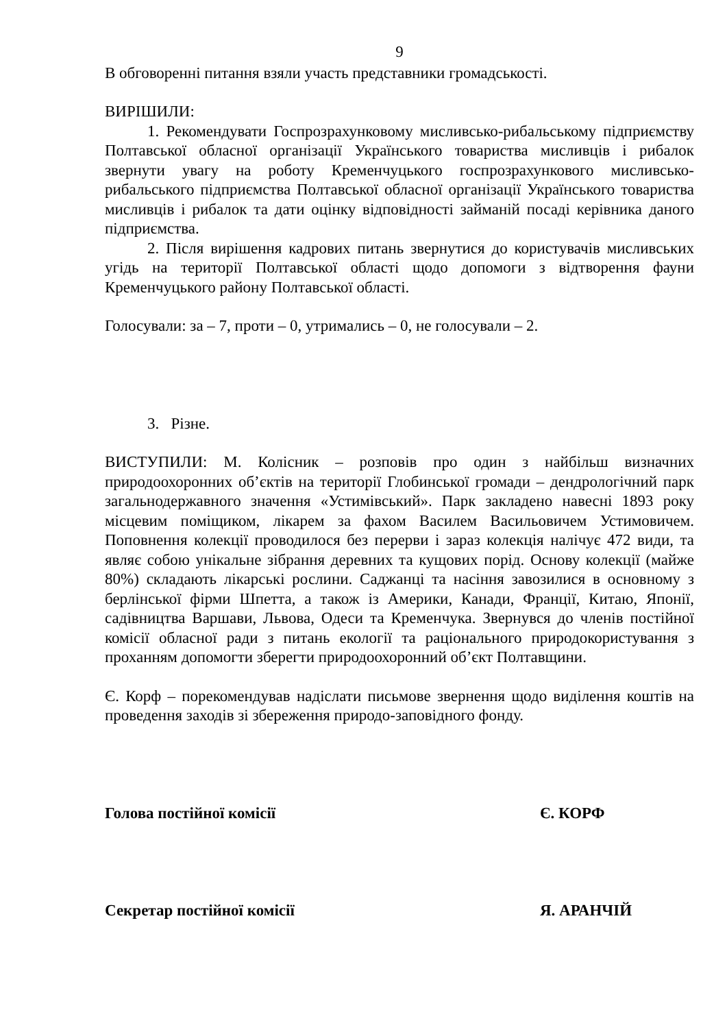9
В обговоренні питання взяли участь представники громадськості.
ВИРІШИЛИ:
1. Рекомендувати Госпрозрахунковому мисливсько-рибальському підприємству Полтавської обласної організації Українського товариства мисливців і рибалок звернути увагу на роботу Кременчуцького госпрозрахункового мисливсько-рибальського підприємства Полтавської обласної організації Українського товариства мисливців і рибалок та дати оцінку відповідності займаній посаді керівника даного підприємства.
2. Після вирішення кадрових питань звернутися до користувачів мисливських угідь на території Полтавської області щодо допомоги з відтворення фауни Кременчуцького району Полтавської області.
Голосували: за – 7, проти – 0, утримались – 0, не голосували – 2.
3. Різне.
ВИСТУПИЛИ: М. Колісник – розповів про один з найбільш визначних природоохоронних об’єктів на території Глобинської громади – дендрологічний парк загальнодержавного значення «Устимівський». Парк закладено навесні 1893 року місцевим поміщиком, лікарем за фахом Василем Васильовичем Устимовичем. Поповнення колекції проводилося без перерви і зараз колекція налічує 472 види, та являє собою унікальне зібрання деревних та кущових порід. Основу колекції (майже 80%) складають лікарські рослини. Саджанці та насіння завозилися в основному з берлінської фірми Шпетта, а також із Америки, Канади, Франції, Китаю, Японії, садівництва Варшави, Львова, Одеси та Кременчука. Звернувся до членів постійної комісії обласної ради з питань екології та раціонального природокористування з проханням допомогти зберегти природоохоронний об’єкт Полтавщини.
Є. Корф – порекомендував надіслати письмове звернення щодо виділення коштів на проведення заходів зі збереження природо-заповідного фонду.
Голова постійної комісії Є. КОРФ
Секретар постійної комісії Я. АРАНЧІЙ